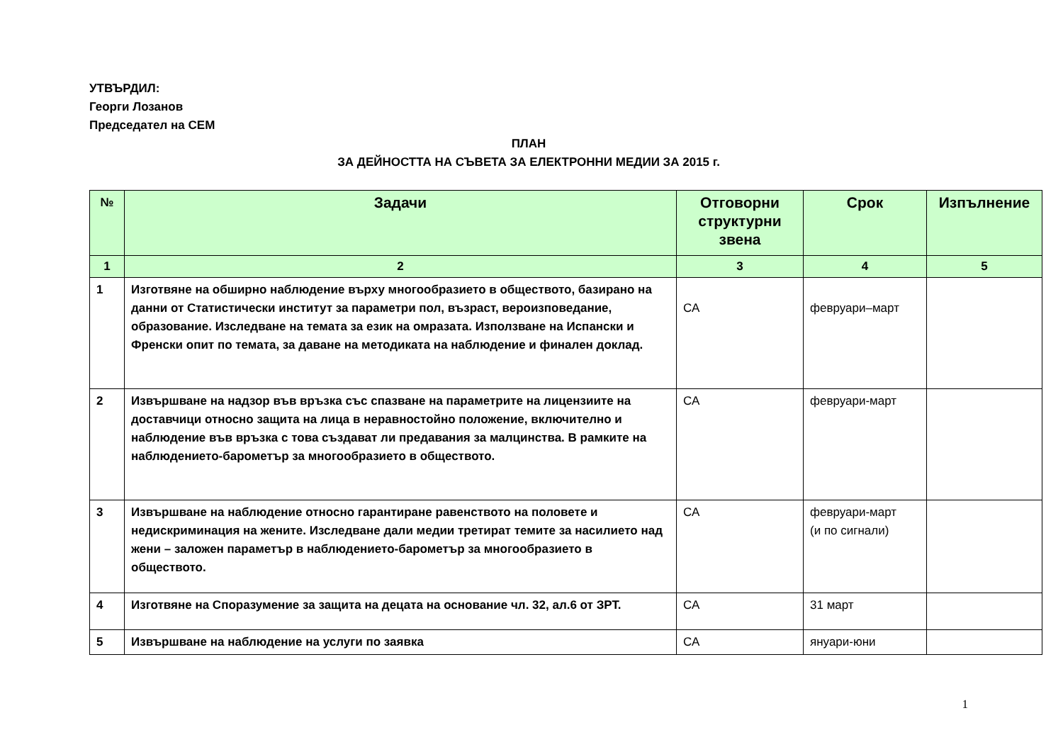УТВЪРДИЛ:
Георги Лозанов
Председател на СЕМ
ПЛАН
ЗА ДЕЙНОСТТА НА СЪВЕТА ЗА ЕЛЕКТРОННИ МЕДИИ ЗА 2015 г.
| № | Задачи | Отговорни структурни звена | Срок | Изпълнение |
| --- | --- | --- | --- | --- |
| 1 | 2 | 3 | 4 | 5 |
| 1 | Изготвяне на обширно наблюдение върху многообразието в обществото, базирано на данни от Статистически институт за параметри пол, възраст, вероизповедание, образование. Изследване на темата за език на омразата. Използване на Испански и Френски опит по темата, за даване на методиката на наблюдение и финален доклад. | СА | февруари–март | |
| 2 | Извършване на надзор във връзка със спазване на параметрите на лицензиите на доставчици относно защита на лица в неравностойно положение, включително и наблюдение във връзка с това създават ли предавания за малцинства. В рамките на наблюдението-барометър за многообразието в обществото. | СА | февруари-март | |
| 3 | Извършване на наблюдение относно гарантиране равенството на половете и недискриминация на жените. Изследване дали медии третират темите за насилието над жени – заложен параметър в наблюдението-барометър за многообразието в обществото. | СА | февруари-март (и по сигнали) | |
| 4 | Изготвяне на Споразумение за защита на децата на основание чл. 32, ал.6 от ЗРТ. | СА | 31 март | |
| 5 | Извършване на наблюдение на услуги по заявка | СА | януари-юни | |
1